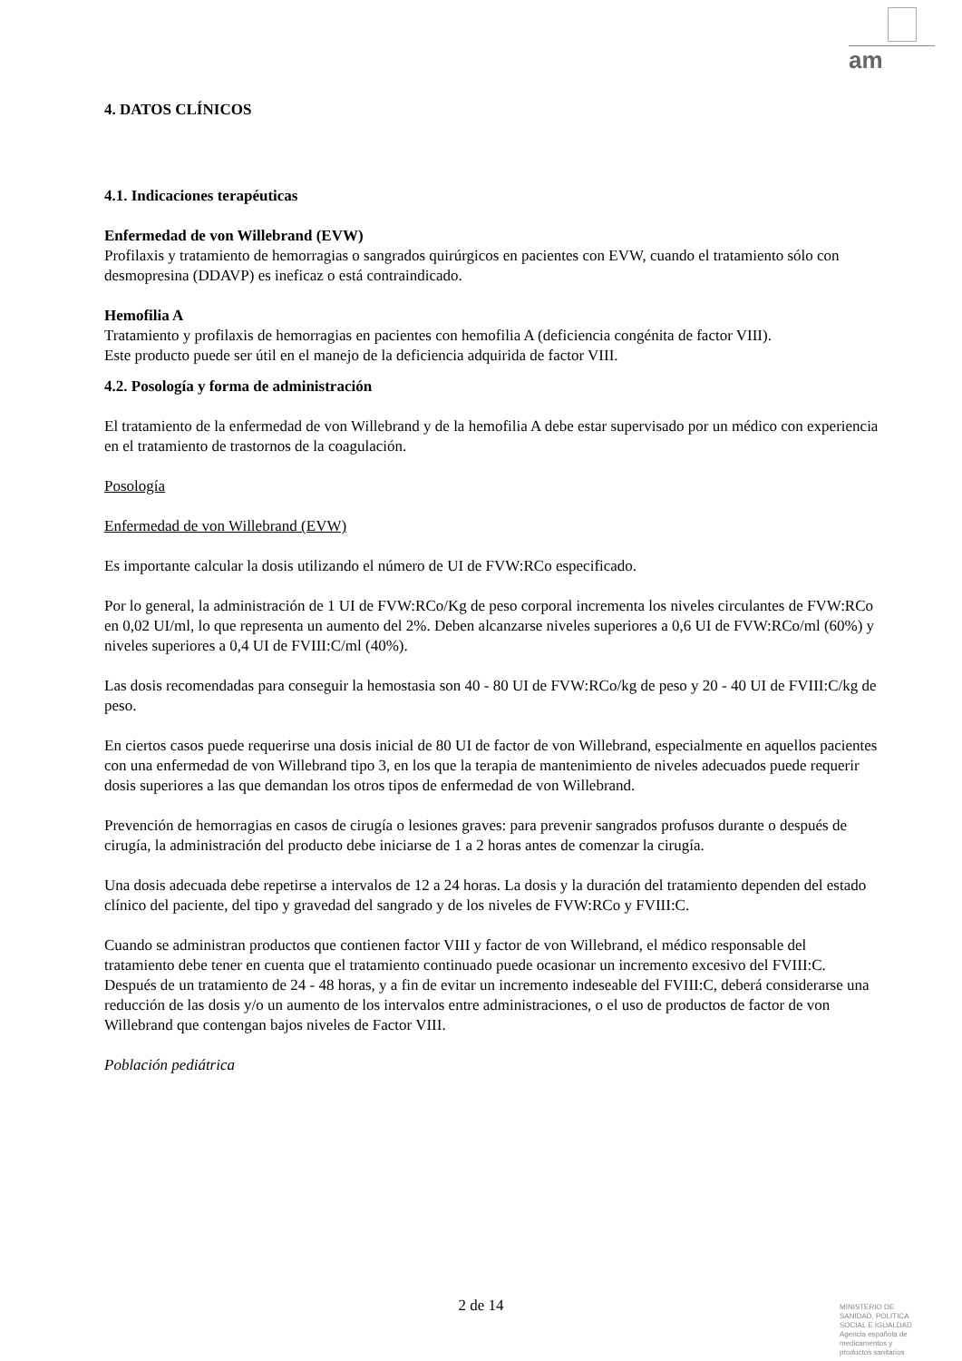am
4. DATOS CLÍNICOS
4.1. Indicaciones terapéuticas
Enfermedad de von Willebrand (EVW)
Profilaxis y tratamiento de hemorragias o sangrados quirúrgicos en pacientes con EVW, cuando el tratamiento sólo con desmopresina (DDAVP) es ineficaz o está contraindicado.
Hemofilia A
Tratamiento y profilaxis de hemorragias en pacientes con hemofilia A (deficiencia congénita de factor VIII).
Este producto puede ser útil en el manejo de la deficiencia adquirida de factor VIII.
4.2. Posología y forma de administración
El tratamiento de la enfermedad de von Willebrand y de la hemofilia A debe estar supervisado por un médico con experiencia en el tratamiento de trastornos de la coagulación.
Posología
Enfermedad de von Willebrand (EVW)
Es importante calcular la dosis utilizando el número de UI de FVW:RCo especificado.
Por lo general, la administración de 1 UI de FVW:RCo/Kg de peso corporal incrementa los niveles circulantes de FVW:RCo en 0,02 UI/ml, lo que representa un aumento del 2%. Deben alcanzarse niveles superiores a 0,6 UI de FVW:RCo/ml (60%) y niveles superiores a 0,4 UI de FVIII:C/ml (40%).
Las dosis recomendadas para conseguir la hemostasia son 40 - 80 UI de FVW:RCo/kg de peso y 20 - 40 UI de FVIII:C/kg de peso.
En ciertos casos puede requerirse una dosis inicial de 80 UI de factor de von Willebrand, especialmente en aquellos pacientes con una enfermedad de von Willebrand tipo 3, en los que la terapia de mantenimiento de niveles adecuados puede requerir dosis superiores a las que demandan los otros tipos de enfermedad de von Willebrand.
Prevención de hemorragias en casos de cirugía o lesiones graves: para prevenir sangrados profusos durante o después de cirugía, la administración del producto debe iniciarse de 1 a 2 horas antes de comenzar la cirugía.
Una dosis adecuada debe repetirse a intervalos de 12 a 24 horas. La dosis y la duración del tratamiento dependen del estado clínico del paciente, del tipo y gravedad del sangrado y de los niveles de FVW:RCo y FVIII:C.
Cuando se administran productos que contienen factor VIII y factor de von Willebrand, el médico responsable del tratamiento debe tener en cuenta que el tratamiento continuado puede ocasionar un incremento excesivo del FVIII:C. Después de un tratamiento de 24 - 48 horas, y a fin de evitar un incremento indeseable del FVIII:C, deberá considerarse una reducción de las dosis y/o un aumento de los intervalos entre administraciones, o el uso de productos de factor de von Willebrand que contengan bajos niveles de Factor VIII.
Población pediátrica
2 de 14
MINISTERIO DE
SANIDAD, POLITICA
SOCIAL E IGUALDAD
Agencia española de
medicamentos y
productos sanitarios